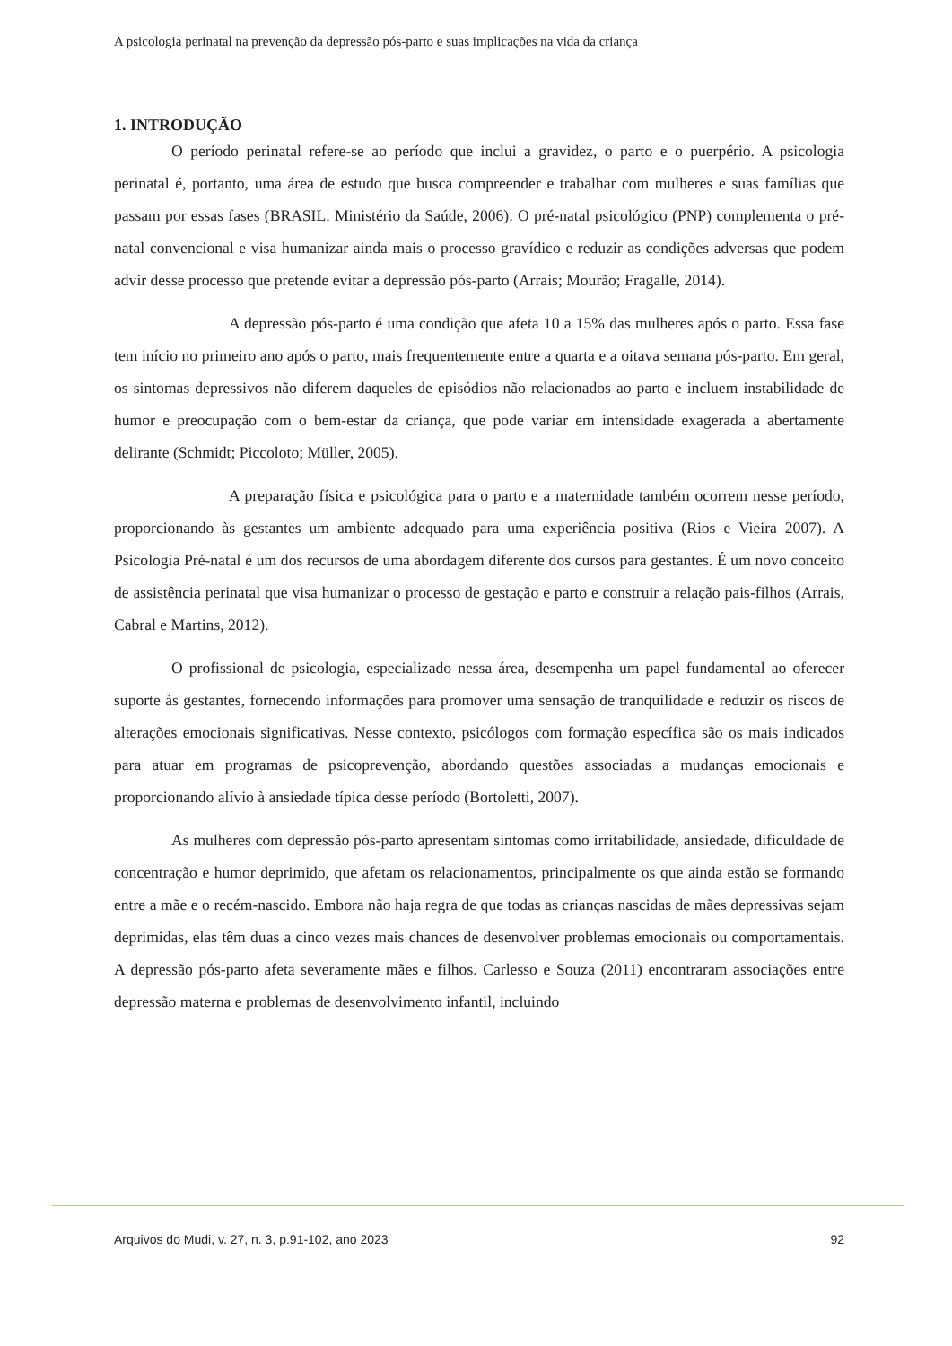A psicologia perinatal na prevenção da depressão pós-parto e suas implicações na vida da criança
1. INTRODUÇÃO
O período perinatal refere-se ao período que inclui a gravidez, o parto e o puerpério. A psicologia perinatal é, portanto, uma área de estudo que busca compreender e trabalhar com mulheres e suas famílias que passam por essas fases (BRASIL. Ministério da Saúde, 2006). O pré-natal psicológico (PNP) complementa o pré-natal convencional e visa humanizar ainda mais o processo gravídico e reduzir as condições adversas que podem advir desse processo que pretende evitar a depressão pós-parto (Arrais; Mourão; Fragalle, 2014).
A depressão pós-parto é uma condição que afeta 10 a 15% das mulheres após o parto. Essa fase tem início no primeiro ano após o parto, mais frequentemente entre a quarta e a oitava semana pós-parto. Em geral, os sintomas depressivos não diferem daqueles de episódios não relacionados ao parto e incluem instabilidade de humor e preocupação com o bem-estar da criança, que pode variar em intensidade exagerada a abertamente delirante (Schmidt; Piccoloto; Müller, 2005).
A preparação física e psicológica para o parto e a maternidade também ocorrem nesse período, proporcionando às gestantes um ambiente adequado para uma experiência positiva (Rios e Vieira 2007). A Psicologia Pré-natal é um dos recursos de uma abordagem diferente dos cursos para gestantes. É um novo conceito de assistência perinatal que visa humanizar o processo de gestação e parto e construir a relação pais-filhos (Arrais, Cabral e Martins, 2012).
O profissional de psicologia, especializado nessa área, desempenha um papel fundamental ao oferecer suporte às gestantes, fornecendo informações para promover uma sensação de tranquilidade e reduzir os riscos de alterações emocionais significativas. Nesse contexto, psicólogos com formação específica são os mais indicados para atuar em programas de psicoprevenção, abordando questões associadas a mudanças emocionais e proporcionando alívio à ansiedade típica desse período (Bortoletti, 2007).
As mulheres com depressão pós-parto apresentam sintomas como irritabilidade, ansiedade, dificuldade de concentração e humor deprimido, que afetam os relacionamentos, principalmente os que ainda estão se formando entre a mãe e o recém-nascido. Embora não haja regra de que todas as crianças nascidas de mães depressivas sejam deprimidas, elas têm duas a cinco vezes mais chances de desenvolver problemas emocionais ou comportamentais. A depressão pós-parto afeta severamente mães e filhos. Carlesso e Souza (2011) encontraram associações entre depressão materna e problemas de desenvolvimento infantil, incluindo
Arquivos do Mudi, v. 27, n. 3, p.91-102, ano 2023 92